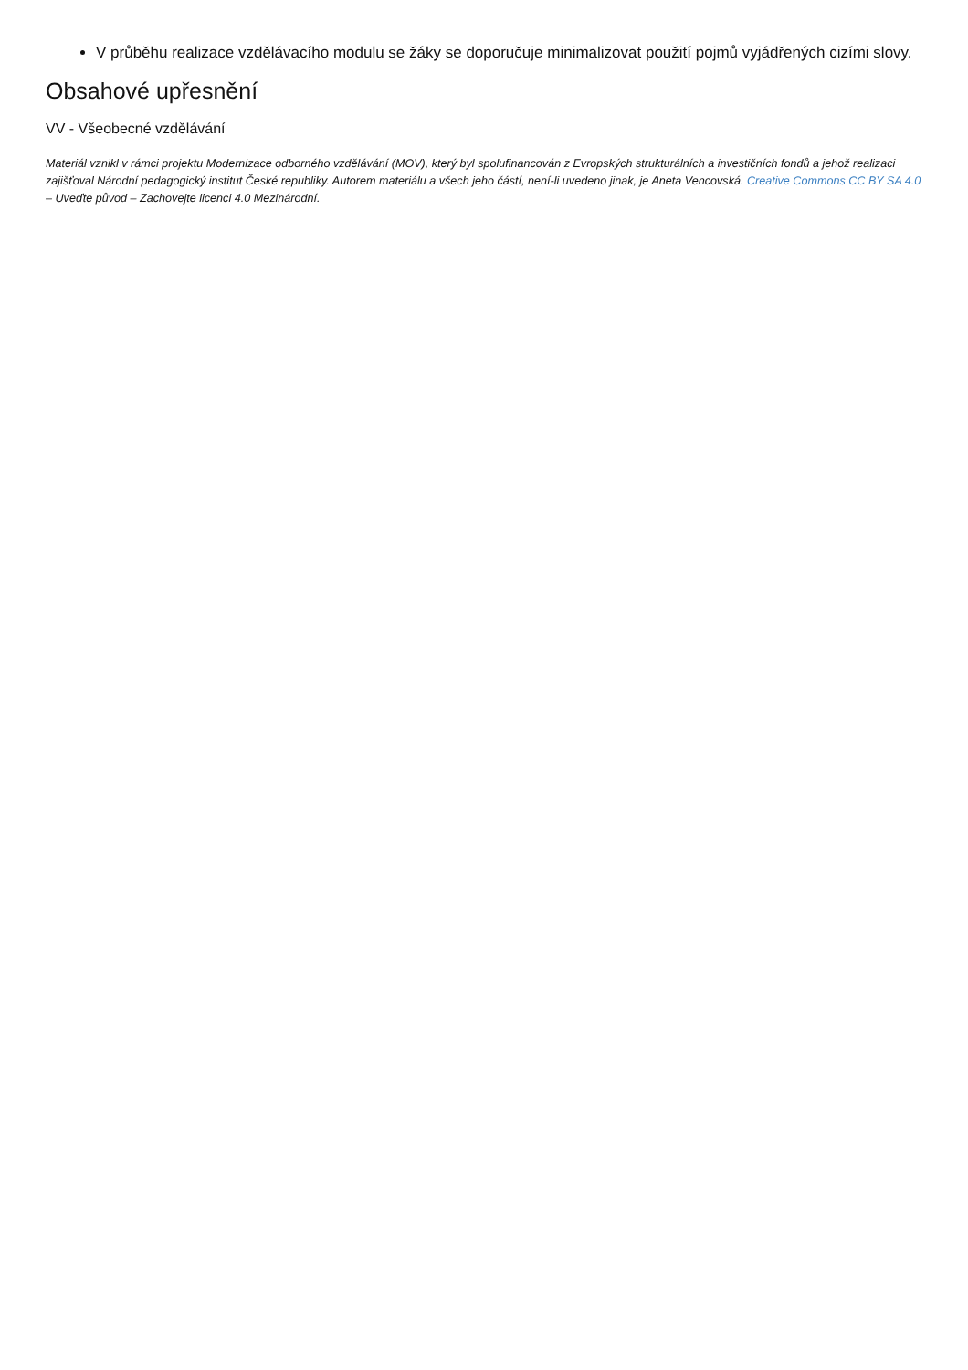V průběhu realizace vzdělávacího modulu se žáky se doporučuje minimalizovat použití pojmů vyjádřených cizími slovy.
Obsahové upřesnění
VV - Všeobecné vzdělávání
Materiál vznikl v rámci projektu Modernizace odborného vzdělávání (MOV), který byl spolufinancován z Evropských strukturálních a investičních fondů a jehož realizaci zajišťoval Národní pedagogický institut České republiky. Autorem materiálu a všech jeho částí, není-li uvedeno jinak, je Aneta Vencovská. Creative Commons CC BY SA 4.0 – Uveďte původ – Zachovejte licenci 4.0 Mezinárodní.